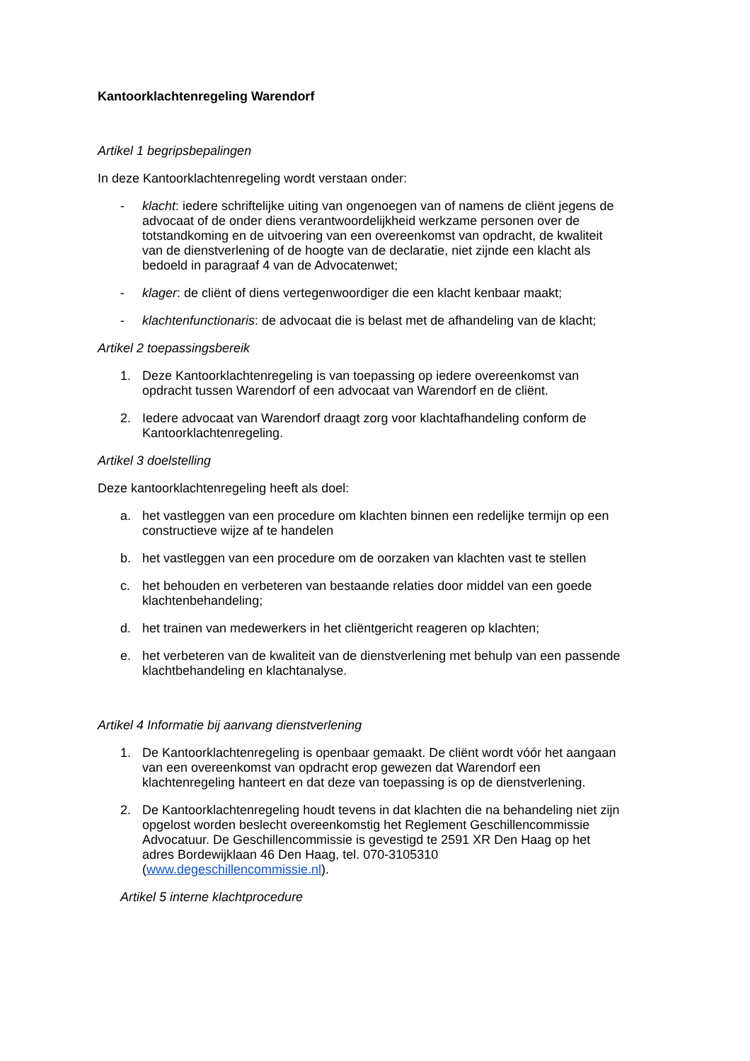Kantoorklachtenregeling Warendorf
Artikel 1 begripsbepalingen
In deze Kantoorklachtenregeling wordt verstaan onder:
- klacht: iedere schriftelijke uiting van ongenoegen van of namens de cliënt jegens de advocaat of de onder diens verantwoordelijkheid werkzame personen over de totstandkoming en de uitvoering van een overeenkomst van opdracht, de kwaliteit van de dienstverlening of de hoogte van de declaratie, niet zijnde een klacht als bedoeld in paragraaf 4 van de Advocatenwet;
- klager: de cliënt of diens vertegenwoordiger die een klacht kenbaar maakt;
- klachtenfunctionaris: de advocaat die is belast met de afhandeling van de klacht;
Artikel 2 toepassingsbereik
1. Deze Kantoorklachtenregeling is van toepassing op iedere overeenkomst van opdracht tussen Warendorf of een advocaat van Warendorf en de cliënt.
2. Iedere advocaat van Warendorf draagt zorg voor klachtafhandeling conform de Kantoorklachtenregeling.
Artikel 3 doelstelling
Deze kantoorklachtenregeling heeft als doel:
a. het vastleggen van een procedure om klachten binnen een redelijke termijn op een constructieve wijze af te handelen
b. het vastleggen van een procedure om de oorzaken van klachten vast te stellen
c. het behouden en verbeteren van bestaande relaties door middel van een goede klachtenbehandeling;
d. het trainen van medewerkers in het cliëntgericht reageren op klachten;
e. het verbeteren van de kwaliteit van de dienstverlening met behulp van een passende klachtbehandeling en klachtanalyse.
Artikel 4 Informatie bij aanvang dienstverlening
1. De Kantoorklachtenregeling is openbaar gemaakt. De cliënt wordt vóór het aangaan van een overeenkomst van opdracht erop gewezen dat Warendorf een klachtenregeling hanteert en dat deze van toepassing is op de dienstverlening.
2. De Kantoorklachtenregeling houdt tevens in dat klachten die na behandeling niet zijn opgelost worden beslecht overeenkomstig het Reglement Geschillencommissie Advocatuur. De Geschillencommissie is gevestigd te 2591 XR Den Haag op het adres Bordewijklaan 46 Den Haag, tel. 070-3105310 (www.degeschillencommissie.nl).
Artikel 5 interne klachtprocedure